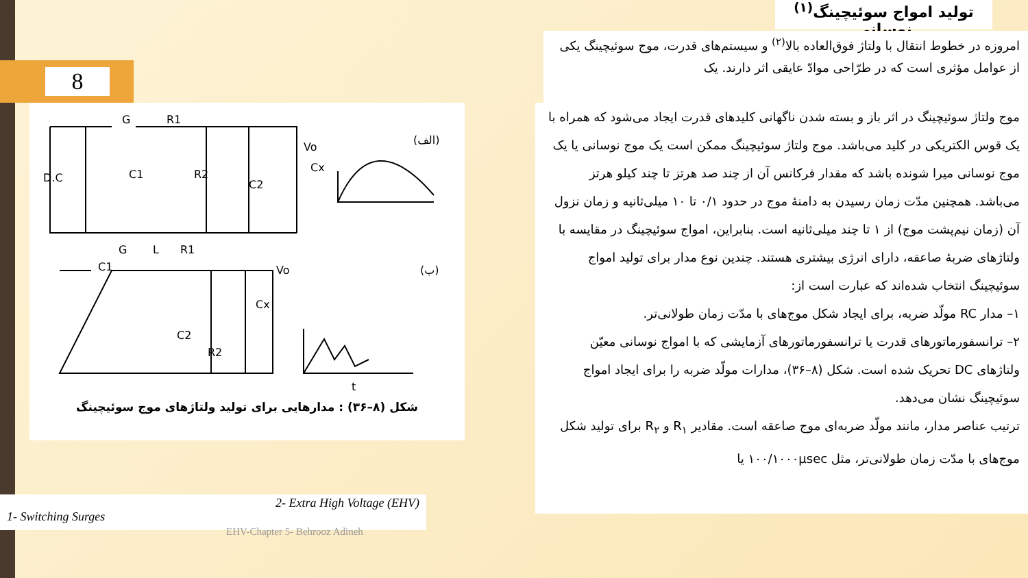8
تولید امواج سوئیچینگ<sup>(۱)</sup> نوسانی
امروزه در خطوط انتقال با ولتاژ فوق‌العاده بالا<sup>(۲)</sup> و سیستم‌های قدرت، موج سوئیچینگ یکی از عوامل مؤثری است که در طرّاحی موادّ عایقی اثر دارند. یک
D.C
C1
R2
C2
Cx
Vo
R1
G
(الف)
C1
C2
R2
Cx
Vo
G
L
R1
(ب)
t
شکل (۸–۳۶) : مدارهایی برای تولید ولتاژهای موج سوئیچینگ
موج ولتاژ سوئیچینگ در اثر باز و بسته شدن ناگهانی کلیدهای قدرت ایجاد می‌شود که همراه با یک قوس الکتریکی در کلید می‌باشد. موج ولتاژ سوئیچینگ ممکن است یک موج نوسانی یا یک موج نوسانی میرا شونده باشد که مقدار فرکانس آن از چند صد هرتز تا چند کیلو هرتز می‌باشد. همچنین مدّت زمان رسیدن به دامنهٔ موج در حدود ۰/۱ تا ۱۰ میلی‌ثانیه و زمان نزول آن (زمان نیم‌پشت موج) از ۱ تا چند میلی‌ثانیه است. بنابراین، امواج سوئیچینگ در مقایسه با ولتاژهای ضربهٔ صاعقه، دارای انرژی بیشتری هستند. چندین نوع مدار برای تولید امواج سوئیچینگ انتخاب شده‌اند که عبارت است از:
۱– مدار RC مولّد ضربه، برای ایجاد شکل موج‌های با مدّت زمان طولانی‌تر.
۲– ترانسفورماتورهای قدرت یا ترانسفورماتورهای آزمایشی که با امواج نوسانی معیّن ولتاژهای DC تحریک شده است. شکل (۸–۳۶)، مدارات مولّد ضربه را برای ایجاد امواج سوئیچینگ نشان می‌دهد.
ترتیب عناصر مدار، مانند مولّد ضربه‌ای موج صاعقه است. مقادیر R<sub>۱</sub> و R<sub>۲</sub> برای تولید شکل موج‌های با مدّت زمان طولانی‌تر، مثل ۱۰۰/۱۰۰۰μsec یا
1- Switching Surges 2- Extra High Voltage (EHV)
EHV-Chapter 5- Behrooz Adineh